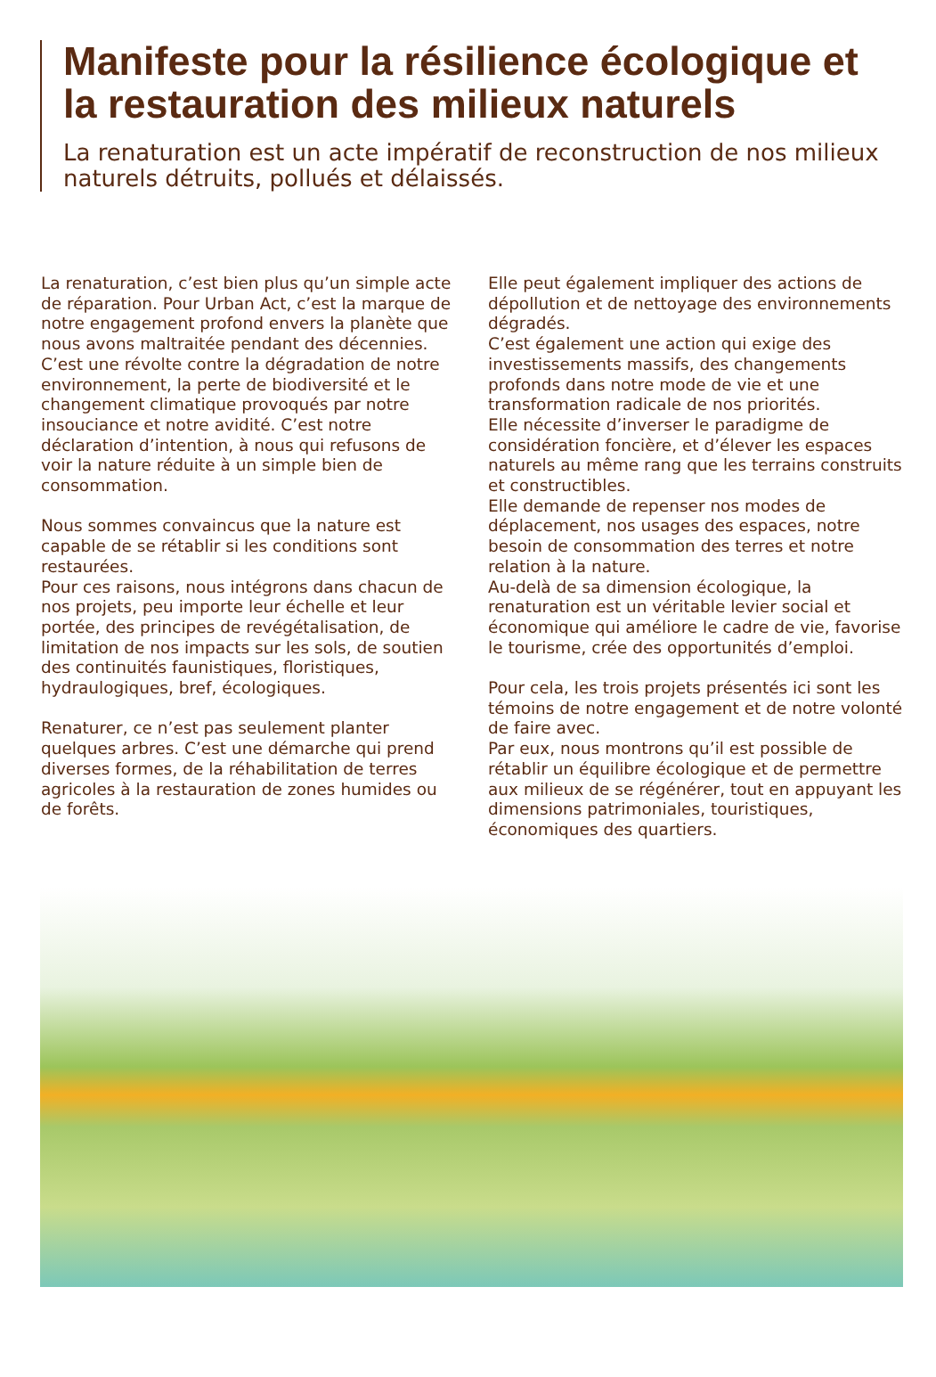Manifeste pour la résilience écologique et la restauration des milieux naturels
La renaturation est un acte impératif de reconstruction de nos milieux naturels détruits, pollués et délaissés.
La renaturation, c’est bien plus qu’un simple acte de réparation. Pour Urban Act, c’est la marque de notre engagement profond envers la planète que nous avons maltraitée pendant des décennies. C’est une révolte contre la dégradation de notre environnement, la perte de biodiversité et le changement climatique provoqués par notre insouciance et notre avidité. C’est notre déclaration d’intention, à nous qui refusons de voir la nature réduite à un simple bien de consommation.
Nous sommes convaincus que la nature est capable de se rétablir si les conditions sont restaurées.
Pour ces raisons, nous intégrons dans chacun de nos projets, peu importe leur échelle et leur portée, des principes de revégétalisation, de limitation de nos impacts sur les sols, de soutien des continuités faunistiques, floristiques, hydraulogiques, bref, écologiques.
Renaturer, ce n’est pas seulement planter quelques arbres. C’est une démarche qui prend diverses formes, de la réhabilitation de terres agricoles à la restauration de zones humides ou de forêts.
Elle peut également impliquer des actions de dépollution et de nettoyage des environnements dégradés.
C’est également une action qui exige des investissements massifs, des changements profonds dans notre mode de vie et une transformation radicale de nos priorités.
Elle nécessite d’inverser le paradigme de considération foncière, et d’élever les espaces naturels au même rang que les terrains construits et constructibles.
Elle demande de repenser nos modes de déplacement, nos usages des espaces, notre besoin de consommation des terres et notre relation à la nature.
Au-delà de sa dimension écologique, la renaturation est un véritable levier social et économique qui améliore le cadre de vie, favorise le tourisme, crée des opportunités d’emploi.
Pour cela, les trois projets présentés ici sont les témoins de notre engagement et de notre volonté de faire avec.
Par eux, nous montrons qu’il est possible de rétablir un équilibre écologique et de permettre aux milieux de se régénérer, tout en appuyant les dimensions patrimoniales, touristiques, économiques des quartiers.